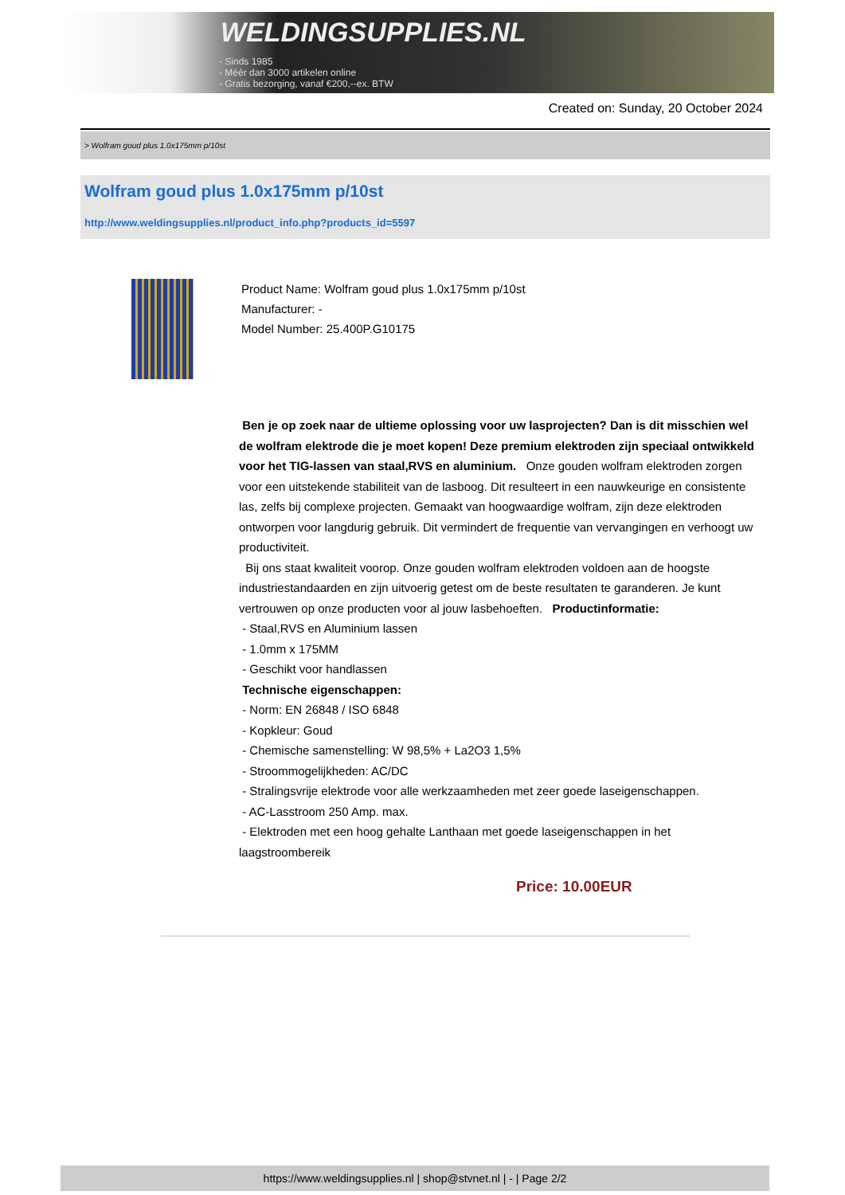WELDINGSUPPLIES.NL
- Sinds 1985
- Méér dan 3000 artikelen online
- Gratis bezorging, vanaf €200,--ex. BTW
Created on: Sunday, 20 October 2024
> Wolfram goud plus 1.0x175mm p/10st
Wolfram goud plus 1.0x175mm p/10st
http://www.weldingsupplies.nl/product_info.php?products_id=5597
Product Name: Wolfram goud plus 1.0x175mm p/10st
Manufacturer: -
Model Number: 25.400P.G10175
Ben je op zoek naar de ultieme oplossing voor uw lasprojecten? Dan is dit misschien wel de wolfram elektrode die je moet kopen! Deze premium elektroden zijn speciaal ontwikkeld voor het TIG-lassen van staal,RVS en aluminium. Onze gouden wolfram elektroden zorgen voor een uitstekende stabiliteit van de lasboog. Dit resulteert in een nauwkeurige en consistente las, zelfs bij complexe projecten. Gemaakt van hoogwaardige wolfram, zijn deze elektroden ontworpen voor langdurig gebruik. Dit vermindert de frequentie van vervangingen en verhoogt uw productiviteit.
Bij ons staat kwaliteit voorop. Onze gouden wolfram elektroden voldoen aan de hoogste industriestandaarden en zijn uitvoerig getest om de beste resultaten te garanderen. Je kunt vertrouwen op onze producten voor al jouw lasbehoeften. Productinformatie:
- Staal,RVS en Aluminium lassen
- 1.0mm x 175MM
- Geschikt voor handlassen
Technische eigenschappen:
- Norm: EN 26848 / ISO 6848
- Kopkleur: Goud
- Chemische samenstelling: W 98,5% + La2O3 1,5%
- Stroommogelijkheden: AC/DC
- Stralingsvrije elektrode voor alle werkzaamheden met zeer goede laseigenschappen.
- AC-Lasstroom 250 Amp. max.
- Elektroden met een hoog gehalte Lanthaan met goede laseigenschappen in het laagstroombereik
Price: 10.00EUR
https://www.weldingsupplies.nl | shop@stvnet.nl | - | Page 2/2